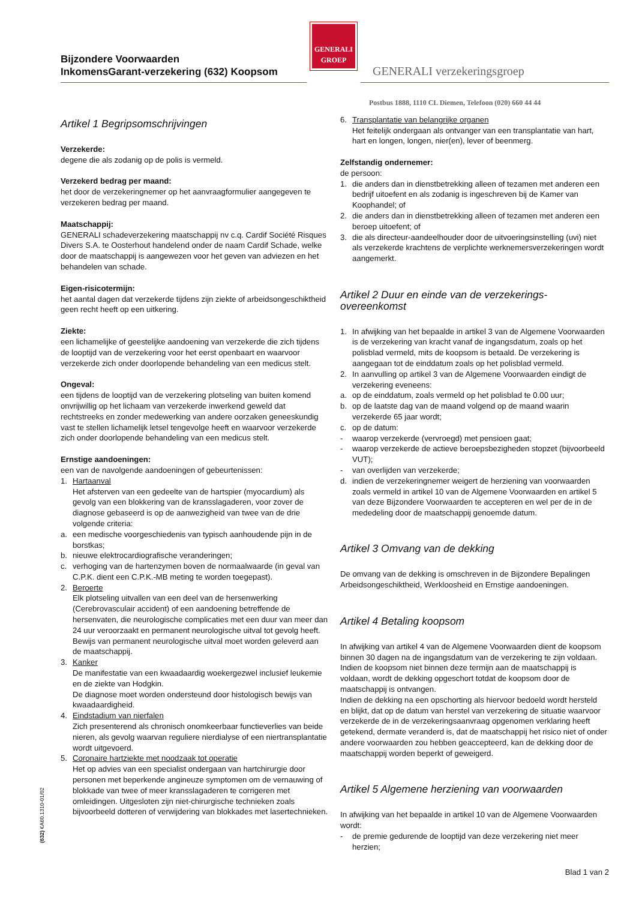Bijzondere Voorwaarden
InkomensGarant-verzekering (632) Koopsom
GENERALI
GROEP
GENERALI verzekeringsgroep
Postbus 1888, 1110 CL Diemen, Telefoon (020) 660 44 44
Artikel 1 Begripsomschrijvingen
Verzekerde:
degene die als zodanig op de polis is vermeld.
Verzekerd bedrag per maand:
het door de verzekeringnemer op het aanvraagformulier aangegeven te verzekeren bedrag per maand.
Maatschappij:
GENERALI schadeverzekering maatschappij nv c.q. Cardif Société Risques Divers S.A. te Oosterhout handelend onder de naam Cardif Schade, welke door de maatschappij is aangewezen voor het geven van adviezen en het behandelen van schade.
Eigen-risicotermijn:
het aantal dagen dat verzekerde tijdens zijn ziekte of arbeidsongeschiktheid geen recht heeft op een uitkering.
Ziekte:
een lichamelijke of geestelijke aandoening van verzekerde die zich tijdens de looptijd van de verzekering voor het eerst openbaart en waarvoor verzekerde zich onder doorlopende behandeling van een medicus stelt.
Ongeval:
een tijdens de looptijd van de verzekering plotseling van buiten komend onvrijwillig op het lichaam van verzekerde inwerkend geweld dat rechtstreeks en zonder medewerking van andere oorzaken geneeskundig vast te stellen lichamelijk letsel tengevolge heeft en waarvoor verzekerde zich onder doorlopende behandeling van een medicus stelt.
Ernstige aandoeningen:
een van de navolgende aandoeningen of gebeurtenissen:
1. Hartaanval
Het afsterven van een gedeelte van de hartspier (myocardium) als gevolg van een blokkering van de kransslagaderen, voor zover de diagnose gebaseerd is op de aanwezigheid van twee van de drie volgende criteria:
a. een medische voorgeschiedenis van typisch aanhoudende pijn in de borstkas;
b. nieuwe elektrocardiografische veranderingen;
c. verhoging van de hartenzymen boven de normaalwaarde (in geval van C.P.K. dient een C.P.K.-MB meting te worden toegepast).
2. Beroerte
Elk plotseling uitvallen van een deel van de hersenwerking (Cerebrovasculair accident) of een aandoening betreffende de hersenvaten, die neurologische complicaties met een duur van meer dan 24 uur veroorzaakt en permanent neurologische uitval tot gevolg heeft. Bewijs van permanent neurologische uitval moet worden geleverd aan de maatschappij.
3. Kanker
De manifestatie van een kwaadaardig woekergezwel inclusief leukemie en de ziekte van Hodgkin.
De diagnose moet worden ondersteund door histologisch bewijs van kwaadaardigheid.
4. Eindstadium van nierfalen
Zich presenterend als chronisch onomkeerbaar functieverlies van beide nieren, als gevolg waarvan reguliere nierdialyse of een niertransplantatie wordt uitgevoerd.
5. Coronaire hartziekte met noodzaak tot operatie
Het op advies van een specialist ondergaan van hartchirurgie door personen met beperkende angineuze symptomen om de vernauwing of blokkade van twee of meer kransslagaderen te corrigeren met omleidingen. Uitgesloten zijn niet-chirurgische technieken zoals bijvoorbeeld dotteren of verwijdering van blokkades met lasertechnieken.
6. Transplantatie van belangrijke organen
Het feitelijk ondergaan als ontvanger van een transplantatie van hart, hart en longen, longen, nier(en), lever of beenmerg.
Zelfstandig ondernemer:
de persoon:
1. die anders dan in dienstbetrekking alleen of tezamen met anderen een bedrijf uitoefent en als zodanig is ingeschreven bij de Kamer van Koophandel; of
2. die anders dan in dienstbetrekking alleen of tezamen met anderen een beroep uitoefent; of
3. die als directeur-aandeelhouder door de uitvoeringsinstelling (uvi) niet als verzekerde krachtens de verplichte werknemersverzekeringen wordt aangemerkt.
Artikel 2 Duur en einde van de verzekerings-
overeenkomst
1. In afwijking van het bepaalde in artikel 3 van de Algemene Voorwaarden is de verzekering van kracht vanaf de ingangsdatum, zoals op het polisblad vermeld, mits de koopsom is betaald. De verzekering is aangegaan tot de einddatum zoals op het polisblad vermeld.
2. In aanvulling op artikel 3 van de Algemene Voorwaarden eindigt de verzekering eveneens:
a. op de einddatum, zoals vermeld op het polisblad te 0.00 uur;
b. op de laatste dag van de maand volgend op de maand waarin verzekerde 65 jaar wordt;
c. op de datum:
- waarop verzekerde (vervroegd) met pensioen gaat;
- waarop verzekerde de actieve beroepsbezigheden stopzet (bijvoorbeeld VUT);
- van overlijden van verzekerde;
d. indien de verzekeringnemer weigert de herziening van voorwaarden zoals vermeld in artikel 10 van de Algemene Voorwaarden en artikel 5 van deze Bijzondere Voorwaarden te accepteren en wel per de in de mededeling door de maatschappij genoemde datum.
Artikel 3 Omvang van de dekking
De omvang van de dekking is omschreven in de Bijzondere Bepalingen Arbeidsongeschiktheid, Werkloosheid en Ernstige aandoeningen.
Artikel 4 Betaling koopsom
In afwijking van artikel 4 van de Algemene Voorwaarden dient de koopsom binnen 30 dagen na de ingangsdatum van de verzekering te zijn voldaan. Indien de koopsom niet binnen deze termijn aan de maatschappij is voldaan, wordt de dekking opgeschort totdat de koopsom door de maatschappij is ontvangen.
Indien de dekking na een opschorting als hiervoor bedoeld wordt hersteld en blijkt, dat op de datum van herstel van verzekering de situatie waarvoor verzekerde de in de verzekeringsaanvraag opgenomen verklaring heeft getekend, dermate veranderd is, dat de maatschappij het risico niet of onder andere voorwaarden zou hebben geaccepteerd, kan de dekking door de maatschappij worden beperkt of geweigerd.
Artikel 5 Algemene herziening van voorwaarden
In afwijking van het bepaalde in artikel 10 van de Algemene Voorwaarden wordt:
- de premie gedurende de looptijd van deze verzekering niet meer herzien;
(632) €A60.1310-01/02
Blad 1 van 2